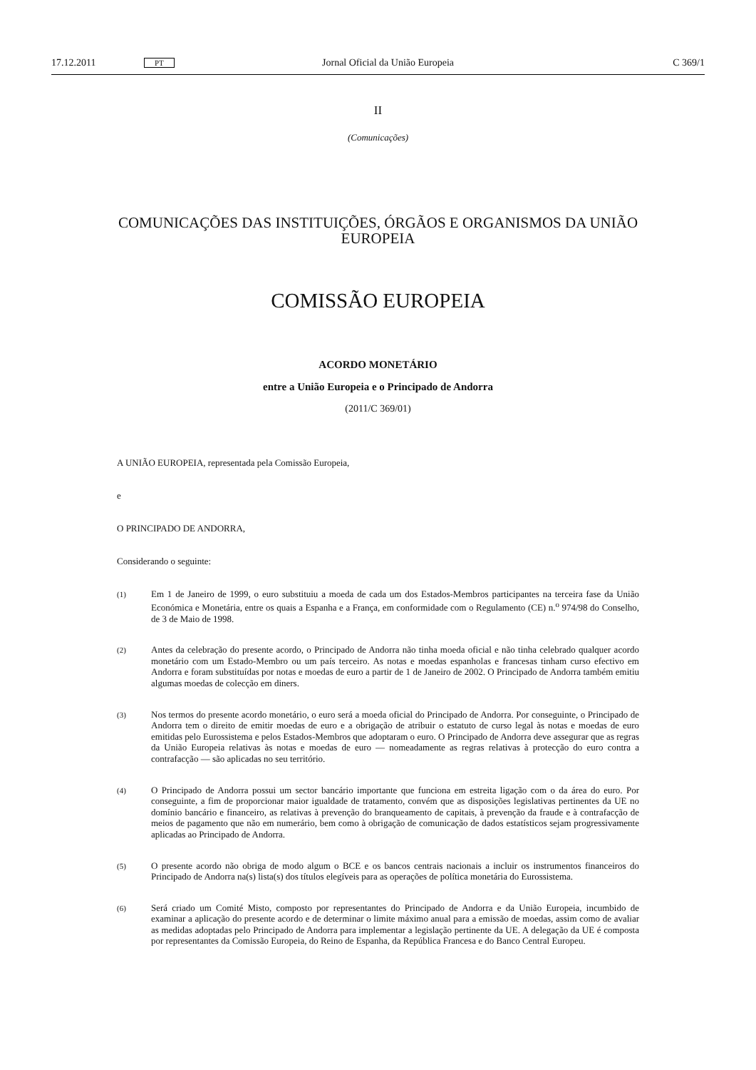17.12.2011 PT Jornal Oficial da União Europeia C 369/1
II
(Comunicações)
COMUNICAÇÕES DAS INSTITUIÇÕES, ÓRGÃOS E ORGANISMOS DA UNIÃO
EUROPEIA
COMISSÃO EUROPEIA
ACORDO MONETÁRIO
entre a União Europeia e o Principado de Andorra
(2011/C 369/01)
A UNIÃO EUROPEIA, representada pela Comissão Europeia,
e
O PRINCIPADO DE ANDORRA,
Considerando o seguinte:
(1)
Em 1 de Janeiro de 1999, o euro substituiu a moeda de cada um dos Estados-Membros participantes na terceira fase da União Económica e Monetária, entre os quais a Espanha e a França, em conformidade com o Regulamento (CE) n.<sup>o</sup> 974/98 do Conselho, de 3 de Maio de 1998.
(2)
Antes da celebração do presente acordo, o Principado de Andorra não tinha moeda oficial e não tinha celebrado qualquer acordo monetário com um Estado-Membro ou um país terceiro. As notas e moedas espanholas e francesas tinham curso efectivo em Andorra e foram substituídas por notas e moedas de euro a partir de 1 de Janeiro de 2002. O Principado de Andorra também emitiu algumas moedas de colecção em diners.
(3)
Nos termos do presente acordo monetário, o euro será a moeda oficial do Principado de Andorra. Por conseguinte, o Principado de Andorra tem o direito de emitir moedas de euro e a obrigação de atribuir o estatuto de curso legal às notas e moedas de euro emitidas pelo Eurossistema e pelos Estados-Membros que adoptaram o euro. O Principado de Andorra deve assegurar que as regras da União Europeia relativas às notas e moedas de euro — nomeadamente as regras relativas à protecção do euro contra a contrafacção — são aplicadas no seu território.
(4)
O Principado de Andorra possui um sector bancário importante que funciona em estreita ligação com o da área do euro. Por conseguinte, a fim de proporcionar maior igualdade de tratamento, convém que as disposições legislativas pertinentes da UE no domínio bancário e financeiro, as relativas à prevenção do branqueamento de capitais, à prevenção da fraude e à contrafacção de meios de pagamento que não em numerário, bem como à obrigação de comunicação de dados estatísticos sejam progressivamente aplicadas ao Principado de Andorra.
(5)
O presente acordo não obriga de modo algum o BCE e os bancos centrais nacionais a incluir os instrumentos financeiros do Principado de Andorra na(s) lista(s) dos títulos elegíveis para as operações de política monetária do Eurossistema.
(6)
Será criado um Comité Misto, composto por representantes do Principado de Andorra e da União Europeia, incumbido de examinar a aplicação do presente acordo e de determinar o limite máximo anual para a emissão de moedas, assim como de avaliar as medidas adoptadas pelo Principado de Andorra para implementar a legislação pertinente da UE. A delegação da UE é composta por representantes da Comissão Europeia, do Reino de Espanha, da República Francesa e do Banco Central Europeu.